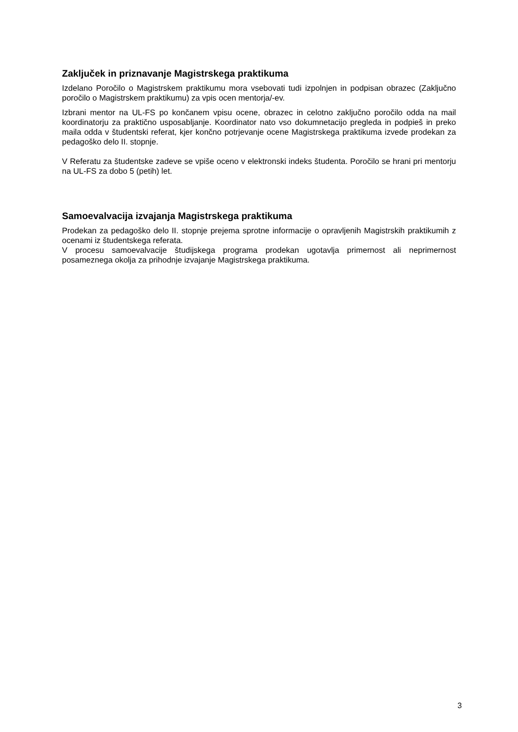Zaključek in priznavanje Magistrskega praktikuma
Izdelano Poročilo o Magistrskem praktikumu mora vsebovati tudi izpolnjen in podpisan obrazec (Zaključno poročilo o Magistrskem praktikumu) za vpis ocen mentorja/-ev.
Izbrani mentor na UL-FS po končanem vpisu ocene, obrazec in celotno zaključno poročilo odda na mail koordinatorju za praktično usposabljanje. Koordinator nato vso dokumnetacijo pregleda in podpieš in preko maila odda v študentski referat, kjer končno potrjevanje ocene Magistrskega praktikuma izvede prodekan za pedagoško delo II. stopnje.
V Referatu za študentske zadeve se vpiše oceno v elektronski indeks študenta. Poročilo se hrani pri mentorju na UL-FS za dobo 5 (petih) let.
Samoevalvacija izvajanja Magistrskega praktikuma
Prodekan za pedagoško delo II. stopnje prejema sprotne informacije o opravljenih Magistrskih praktikumih z ocenami iz študentskega referata.
V procesu samoevalvacije študijskega programa prodekan ugotavlja primernost ali neprimernost posameznega okolja za prihodnje izvajanje Magistrskega praktikuma.
3